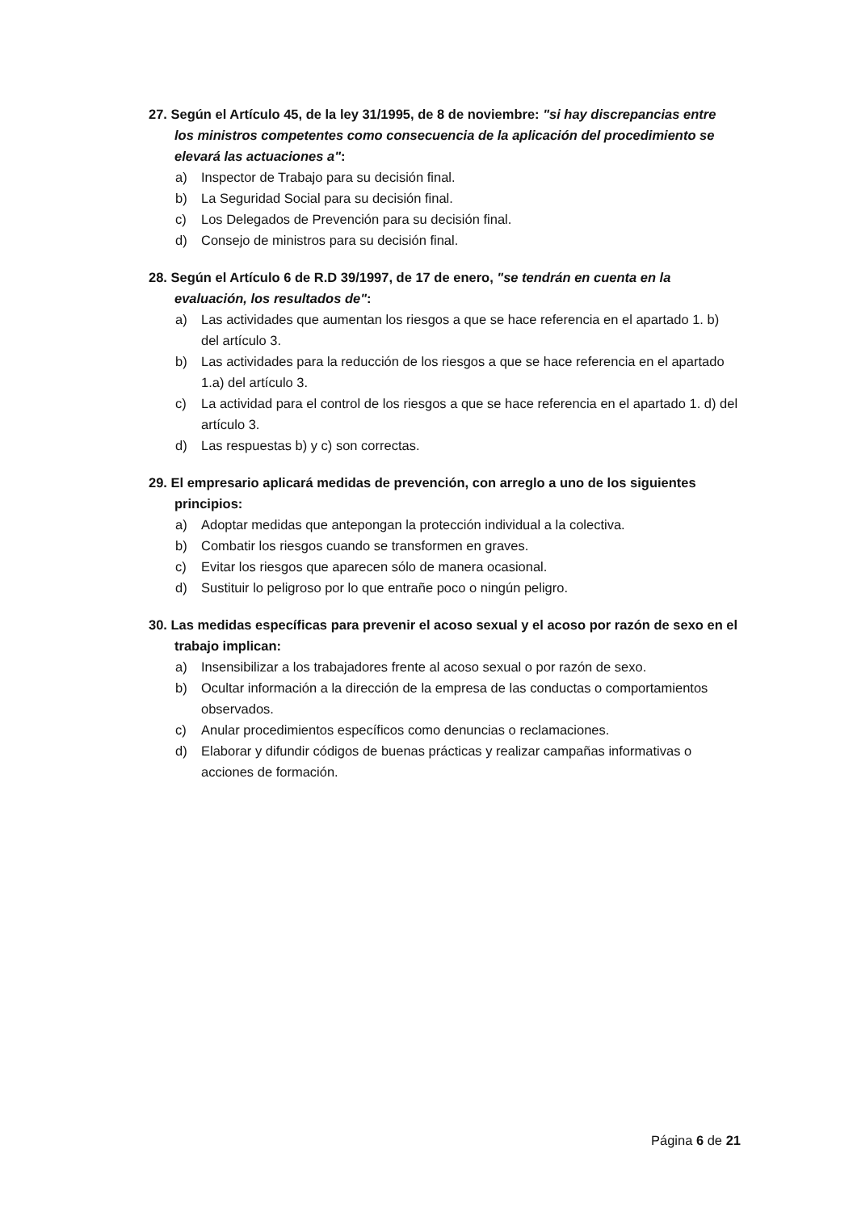27. Según el Artículo 45, de la ley 31/1995, de 8 de noviembre: "si hay discrepancias entre los ministros competentes como consecuencia de la aplicación del procedimiento se elevará las actuaciones a":
a) Inspector de Trabajo para su decisión final.
b) La Seguridad Social para su decisión final.
c) Los Delegados de Prevención para su decisión final.
d) Consejo de ministros para su decisión final.
28. Según el Artículo 6 de R.D 39/1997, de 17 de enero, "se tendrán en cuenta en la evaluación, los resultados de":
a) Las actividades que aumentan los riesgos a que se hace referencia en el apartado 1. b) del artículo 3.
b) Las actividades para la reducción de los riesgos a que se hace referencia en el apartado 1.a) del artículo 3.
c) La actividad para el control de los riesgos a que se hace referencia en el apartado 1. d) del artículo 3.
d) Las respuestas b) y c) son correctas.
29. El empresario aplicará medidas de prevención, con arreglo a uno de los siguientes principios:
a) Adoptar medidas que antepongan la protección individual a la colectiva.
b) Combatir los riesgos cuando se transformen en graves.
c) Evitar los riesgos que aparecen sólo de manera ocasional.
d) Sustituir lo peligroso por lo que entrañe poco o ningún peligro.
30. Las medidas específicas para prevenir el acoso sexual y el acoso por razón de sexo en el trabajo implican:
a) Insensibilizar a los trabajadores frente al acoso sexual o por razón de sexo.
b) Ocultar información a la dirección de la empresa de las conductas o comportamientos observados.
c) Anular procedimientos específicos como denuncias o reclamaciones.
d) Elaborar y difundir códigos de buenas prácticas y realizar campañas informativas o acciones de formación.
Página 6 de 21